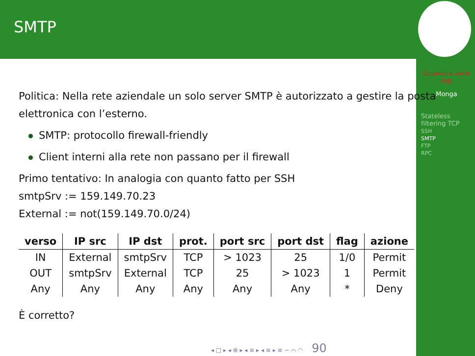SMTP
Sicurezza delle reti
Monga
Stateless filtering TCP
SSH
SMTP
FTP
RPC
Politica: Nella rete aziendale un solo server SMTP è autorizzato a gestire la posta elettronica con l’esterno.
SMTP: protocollo firewall-friendly
Client interni alla rete non passano per il firewall
Primo tentativo: In analogia con quanto fatto per SSH
smtpSrv := 159.149.70.23
External := not(159.149.70.0/24)
| verso | IP src | IP dst | prot. | port src | port dst | flag | azione |
| --- | --- | --- | --- | --- | --- | --- | --- |
| IN | External | smtpSrv | TCP | > 1023 | 25 | 1/0 | Permit |
| OUT | smtpSrv | External | TCP | 25 | > 1023 | 1 | Permit |
| Any | Any | Any | Any | Any | Any | * | Deny |
È corretto?
◂ □ ▸ ◂ ⊕ ▸ ◂ ≡ ▸ ◂ ≡ ▸ ≡ ∽ ⌒ ◠ 90